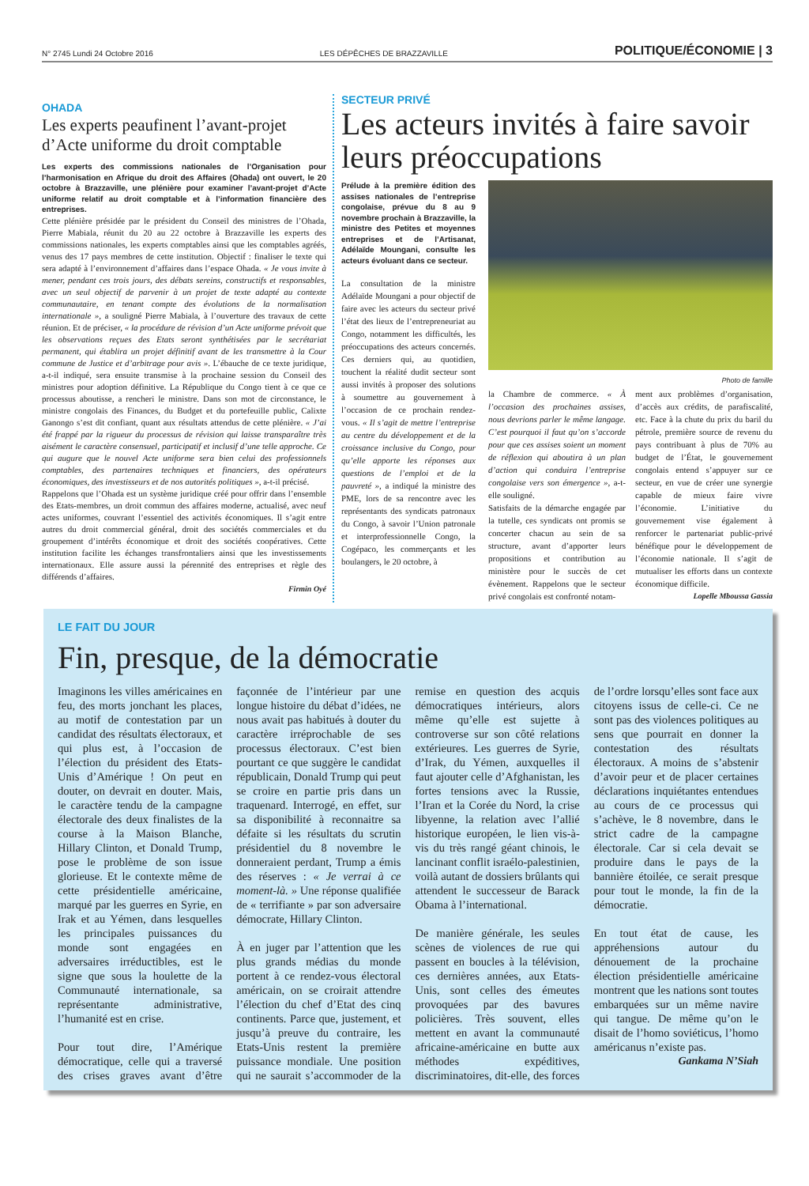N° 2745 Lundi 24 Octobre 2016 LES DÉPÊCHES DE BRAZZAVILLE POLITIQUE/ÉCONOMIE | 3
OHADA
Les experts peaufinent l’avant-projet d’Acte uniforme du droit comptable
Les experts des commissions nationales de l’Organisation pour l’harmonisation en Afrique du droit des Affaires (Ohada) ont ouvert, le 20 octobre à Brazzaville, une plénière pour examiner l’avant-projet d’Acte uniforme relatif au droit comptable et à l’information financière des entreprises.
Cette plénière présidée par le président du Conseil des ministres de l’Ohada, Pierre Mabiala, réunit du 20 au 22 octobre à Brazzaville les experts des commissions nationales, les experts comptables ainsi que les comptables agréés, venus des 17 pays membres de cette institution. Objectif : finaliser le texte qui sera adapté à l’environnement d’affaires dans l’espace Ohada. « Je vous invite à mener, pendant ces trois jours, des débats sereins, constructifs et responsables, avec un seul objectif de parvenir à un projet de texte adapté au contexte communautaire, en tenant compte des évolutions de la normalisation internationale », a souligné Pierre Mabiala, à l’ouverture des travaux de cette réunion. Et de préciser, « la procédure de révision d’un Acte uniforme prévoit que les observations reçues des Etats seront synthétisées par le secrétariat permanent, qui établira un projet définitif avant de les transmettre à la Cour commune de Justice et d’arbitrage pour avis ». L’ébauche de ce texte juridique, a-t-il indiqué, sera ensuite transmise à la prochaine session du Conseil des ministres pour adoption définitive. La République du Congo tient à ce que ce processus aboutisse, a rencheri le ministre. Dans son mot de circonstance, le ministre congolais des Finances, du Budget et du portefeuille public, Calixte Ganongo s’est dit confiant, quant aux résultats attendus de cette plénière. « J’ai été frappé par la rigueur du processus de révision qui laisse transparaître très aisément le caractère consensuel, participatif et inclusif d’une telle approche. Ce qui augure que le nouvel Acte uniforme sera bien celui des professionnels comptables, des partenaires techniques et financiers, des opérateurs économiques, des investisseurs et de nos autorités politiques », a-t-il précisé.
Rappelons que l’Ohada est un système juridique créé pour offrir dans l’ensemble des Etats-membres, un droit commun des affaires moderne, actualisé, avec neuf actes uniformes, couvrant l’essentiel des activités économiques. Il s’agit entre autres du droit commercial général, droit des sociétés commerciales et du groupement d’intérêts économique et droit des sociétés coopératives. Cette institution facilite les échanges transfrontaliers ainsi que les investissements internationaux. Elle assure aussi la pérennité des entreprises et règle des différends d’affaires.
Firmin Oyé
SECTEUR PRIVÉ
Les acteurs invités à faire savoir leurs préoccupations
Prélude à la première édition des assises nationales de l’entreprise congolaise, prévue du 8 au 9 novembre prochain à Brazzaville, la ministre des Petites et moyennes entreprises et de l’Artisanat, Adélaïde Moungani, consulte les acteurs évoluant dans ce secteur.
La consultation de la ministre Adélaïde Moungani a pour objectif de faire avec les acteurs du secteur privé l’état des lieux de l’entrepreneuriat au Congo, notamment les difficultés, les préoccupations des acteurs concernés. Ces derniers qui, au quotidien, touchent la réalité dudit secteur sont aussi invités à proposer des solutions à soumettre au gouvernement à l’occasion de ce prochain rendez-vous. « Il s’agit de mettre l’entreprise au centre du développement et de la croissance inclusive du Congo, pour qu’elle apporte les réponses aux questions de l’emploi et de la pauvreté », a indiqué la ministre des PME, lors de sa rencontre avec les représentants des syndicats patronaux du Congo, à savoir l’Union patronale et interprofessionnelle Congo, la Cogépaco, les commerçants et les boulangers, le 20 octobre, à
Photo de famille
la Chambre de commerce. « À l’occasion des prochaines assises, nous devrions parler le même langage. C’est pourquoi il faut qu’on s’accorde pour que ces assises soient un moment de réflexion qui aboutira à un plan d’action qui conduira l’entreprise congolaise vers son émergence », a-t-elle souligné.
Satisfaits de la démarche engagée par la tutelle, ces syndicats ont promis se concerter chacun au sein de sa structure, avant d’apporter leurs propositions et contribution au ministère pour le succès de cet évènement. Rappelons que le secteur privé congolais est confronté notam-
ment aux problèmes d’organisation, d’accès aux crédits, de parafiscalité, etc. Face à la chute du prix du baril du pétrole, première source de revenu du pays contribuant à plus de 70% au budget de l’État, le gouvernement congolais entend s’appuyer sur ce secteur, en vue de créer une synergie capable de mieux faire vivre l’économie. L’initiative du gouvernement vise également à renforcer le partenariat public-privé bénéfique pour le développement de l’économie nationale. Il s’agit de mutualiser les efforts dans un contexte économique difficile.
Lopelle Mboussa Gassia
LE FAIT DU JOUR
Fin, presque, de la démocratie
Imaginons les villes américaines en feu, des morts jonchant les places, au motif de contestation par un candidat des résultats électoraux, et qui plus est, à l’occasion de l’élection du président des Etats-Unis d’Amérique ! On peut en douter, on devrait en douter. Mais, le caractère tendu de la campagne électorale des deux finalistes de la course à la Maison Blanche, Hillary Clinton, et Donald Trump, pose le problème de son issue glorieuse. Et le contexte même de cette présidentielle américaine, marqué par les guerres en Syrie, en Irak et au Yémen, dans lesquelles les principales puissances du monde sont engagées en adversaires irréductibles, est le signe que sous la houlette de la Communauté internationale, sa représentante administrative, l’humanité est en crise.
Pour tout dire, l’Amérique démocratique, celle qui a traversé des crises graves avant d’être façonnée de l’intérieur par une longue histoire du débat d’idées, ne nous avait pas habitués à douter du caractère irréprochable de ses processus électoraux. C’est bien pourtant ce que suggère le candidat républicain, Donald Trump qui peut se croire en partie pris dans un traquenard. Interrogé, en effet, sur sa disponibilité à reconnaitre sa défaite si les résultats du scrutin présidentiel du 8 novembre le donneraient perdant, Trump a émis des réserves : « Je verrai à ce moment-là. » Une réponse qualifiée de « terrifiante » par son adversaire démocrate, Hillary Clinton.
À en juger par l’attention que les plus grands médias du monde portent à ce rendez-vous électoral américain, on se croirait attendre l’élection du chef d’Etat des cinq continents. Parce que, justement, et jusqu’à preuve du contraire, les Etats-Unis restent la première puissance mondiale. Une position qui ne saurait s’accommoder de la remise en question des acquis démocratiques intérieurs, alors même qu’elle est sujette à controverse sur son côté relations extérieures. Les guerres de Syrie, d’Irak, du Yémen, auxquelles il faut ajouter celle d’Afghanistan, les fortes tensions avec la Russie, l’Iran et la Corée du Nord, la crise libyenne, la relation avec l’allié historique européen, le lien vis-à-vis du très rangé géant chinois, le lancinant conflit israélo-palestinien, voilà autant de dossiers brûlants qui attendent le successeur de Barack Obama à l’international.
De manière générale, les seules scènes de violences de rue qui passent en boucles à la télévision, ces dernières années, aux Etats-Unis, sont celles des émeutes provoquées par des bavures policières. Très souvent, elles mettent en avant la communauté africaine-américaine en butte aux méthodes expéditives, discriminatoires, dit-elle, des forces de l’ordre lorsqu’elles sont face aux citoyens issus de celle-ci. Ce ne sont pas des violences politiques au sens que pourrait en donner la contestation des résultats électoraux. A moins de s’abstenir d’avoir peur et de placer certaines déclarations inquiétantes entendues au cours de ce processus qui s’achève, le 8 novembre, dans le strict cadre de la campagne électorale. Car si cela devait se produire dans le pays de la bannière étoilée, ce serait presque pour tout le monde, la fin de la démocratie.
En tout état de cause, les appréhensions autour du dénouement de la prochaine élection présidentielle américaine montrent que les nations sont toutes embarquées sur un même navire qui tangue. De même qu’on le disait de l’homo soviéticus, l’homo américanus n’existe pas.
Gankama N’Siah